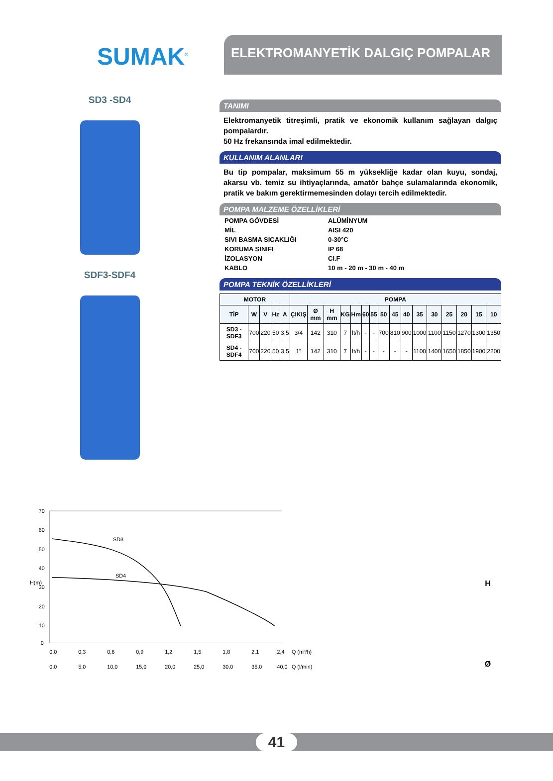SUMAK<sup>®</sup>
ELEKTROMANYETİK DALGIÇ POMPALAR
SD3 -SD4
SDF3-SDF4
TANIMI
Elektromanyetik titreşimli, pratik ve ekonomik kullanım sağlayan dalgıç pompalardır.
50 Hz frekansında imal edilmektedir.
KULLANIM ALANLARI
Bu tip pompalar, maksimum 55 m yüksekliğe kadar olan kuyu, sondaj, akarsu vb. temiz su ihtiyaçlarında, amatör bahçe sulamalarında ekonomik, pratik ve bakım gerektirmemesinden dolayı tercih edilmektedir.
POMPA MALZEME ÖZELLİKLERİ
| POMPA GÖVDESİ | ALÜMİNYUM |
| MİL | AISI 420 |
| SIVI BASMA SICAKLIĞI | 0-30°C |
| KORUMA SINIFI | IP 68 |
| İZOLASYON | CI.F |
| KABLO | 10 m - 20 m - 30 m - 40 m |
POMPA TEKNİK ÖZELLİKLERİ
| MOTOR | | | | | POMPA | | | | | | | | | | | | | | | |
| --- | --- | --- | --- | --- | --- | --- | --- | --- | --- | --- | --- | --- | --- | --- | --- | --- | --- | --- | --- | --- |
| TİP | W | V | Hz | A | ÇIKIŞ | Ø mm | H mm | KG | Hm | 60 | 55 | 50 | 45 | 40 | 35 | 30 | 25 | 20 | 15 | 10 |
| SD3 - SDF3 | 700 | 220 | 50 | 3.5 | 3/4 | 142 | 310 | 7 | lt/h | - | - | 700 | 810 | 900 | 1000 | 1100 | 1150 | 1270 | 1300 | 1350 |
| SD4 - SDF4 | 700 | 220 | 50 | 3.5 | 1” | 142 | 310 | 7 | lt/h | - | - | - | - | - | 1100 | 1400 | 1650 | 1850 | 1900 | 2200 |
H(m)
70
60
50
40
30
20
10
0
SD3
SD4
0,0
0,3
0,6
0,9
1,2
1,5
1,8
2,1
2,4
Q (m³/h)
0,0
5,0
10,0
15,0
20,0
25,0
30,0
35,0
40,0
Q (l/min)
H
Ø
41